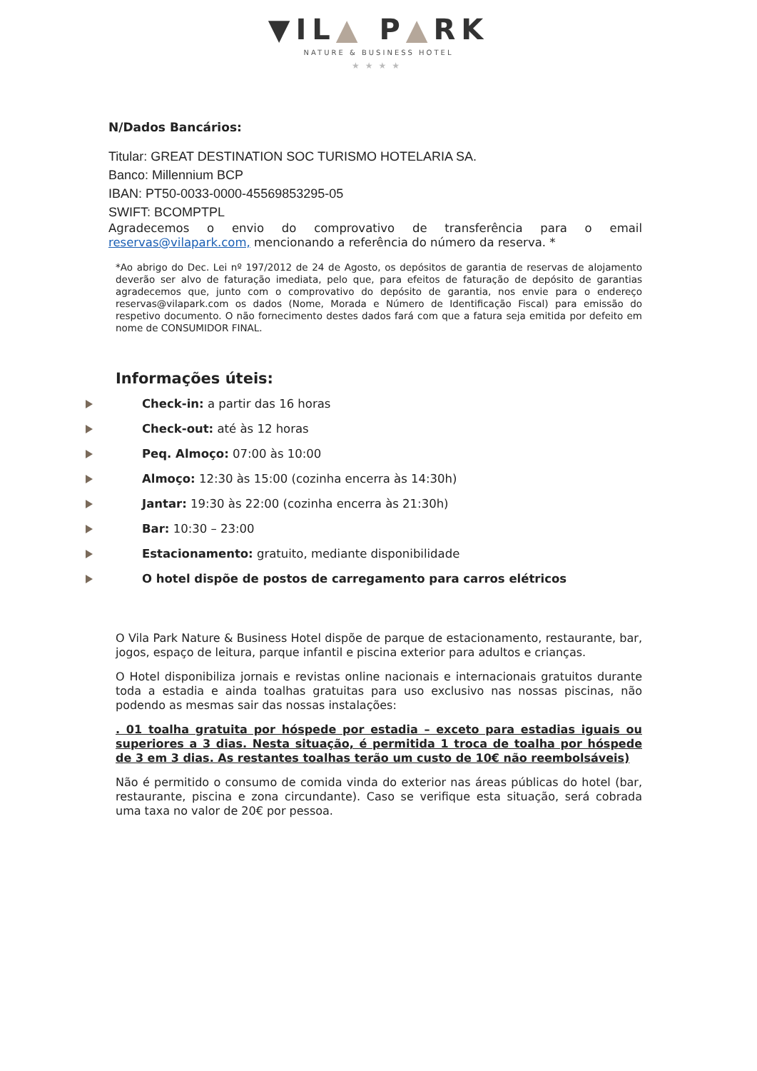▼IL▲ P▲RK
NATURE & BUSINESS HOTEL
★★★★
N/Dados Bancários:
Titular: GREAT DESTINATION SOC TURISMO HOTELARIA SA.
Banco: Millennium BCP
IBAN: PT50-0033-0000-45569853295-05
SWIFT: BCOMPTPL
Agradecemos o envio do comprovativo de transferência para o email reservas@vilapark.com, mencionando a referência do número da reserva. *
*Ao abrigo do Dec. Lei nº 197/2012 de 24 de Agosto, os depósitos de garantia de reservas de alojamento deverão ser alvo de faturação imediata, pelo que, para efeitos de faturação de depósito de garantias agradecemos que, junto com o comprovativo do depósito de garantia, nos envie para o endereço reservas@vilapark.com os dados (Nome, Morada e Número de Identificação Fiscal) para emissão do respetivo documento. O não fornecimento destes dados fará com que a fatura seja emitida por defeito em nome de CONSUMIDOR FINAL.
Informações úteis:
Check-in: a partir das 16 horas
Check-out: até às 12 horas
Peq. Almoço: 07:00 às 10:00
Almoço: 12:30 às 15:00 (cozinha encerra às 14:30h)
Jantar: 19:30 às 22:00 (cozinha encerra às 21:30h)
Bar: 10:30 – 23:00
Estacionamento: gratuito, mediante disponibilidade
O hotel dispõe de postos de carregamento para carros elétricos
O Vila Park Nature & Business Hotel dispõe de parque de estacionamento, restaurante, bar, jogos, espaço de leitura, parque infantil e piscina exterior para adultos e crianças.
O Hotel disponibiliza jornais e revistas online nacionais e internacionais gratuitos durante toda a estadia e ainda toalhas gratuitas para uso exclusivo nas nossas piscinas, não podendo as mesmas sair das nossas instalações:
. 01 toalha gratuita por hóspede por estadia – exceto para estadias iguais ou superiores a 3 dias. Nesta situação, é permitida 1 troca de toalha por hóspede de 3 em 3 dias. As restantes toalhas terão um custo de 10€ não reembolsáveis)
Não é permitido o consumo de comida vinda do exterior nas áreas públicas do hotel (bar, restaurante, piscina e zona circundante). Caso se verifique esta situação, será cobrada uma taxa no valor de 20€ por pessoa.